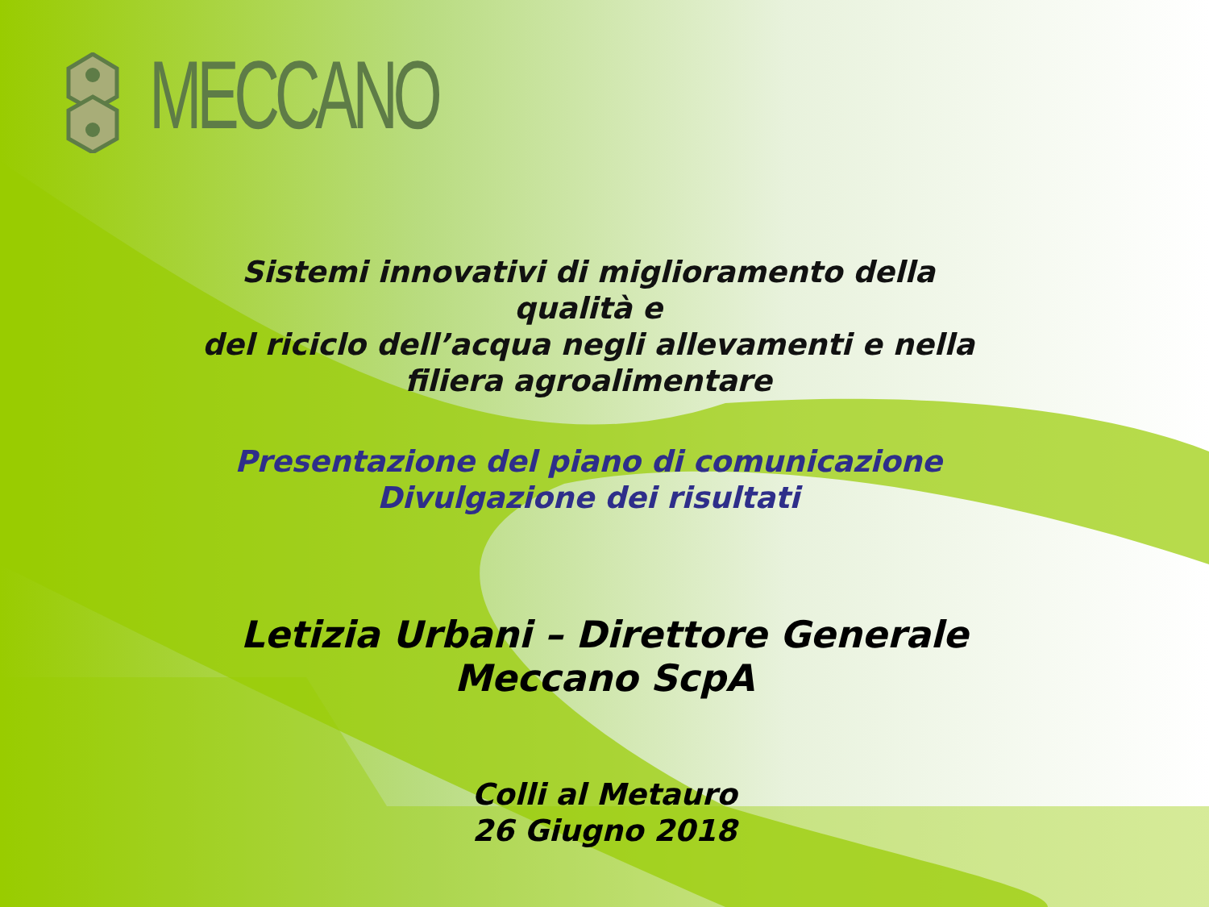MECCANO
Sistemi innovativi di miglioramento della qualità e
del riciclo dell’acqua negli allevamenti e nella
filiera agroalimentare
Presentazione del piano di comunicazione
Divulgazione dei risultati
Letizia Urbani – Direttore Generale
Meccano ScpA
Colli al Metauro
26 Giugno 2018